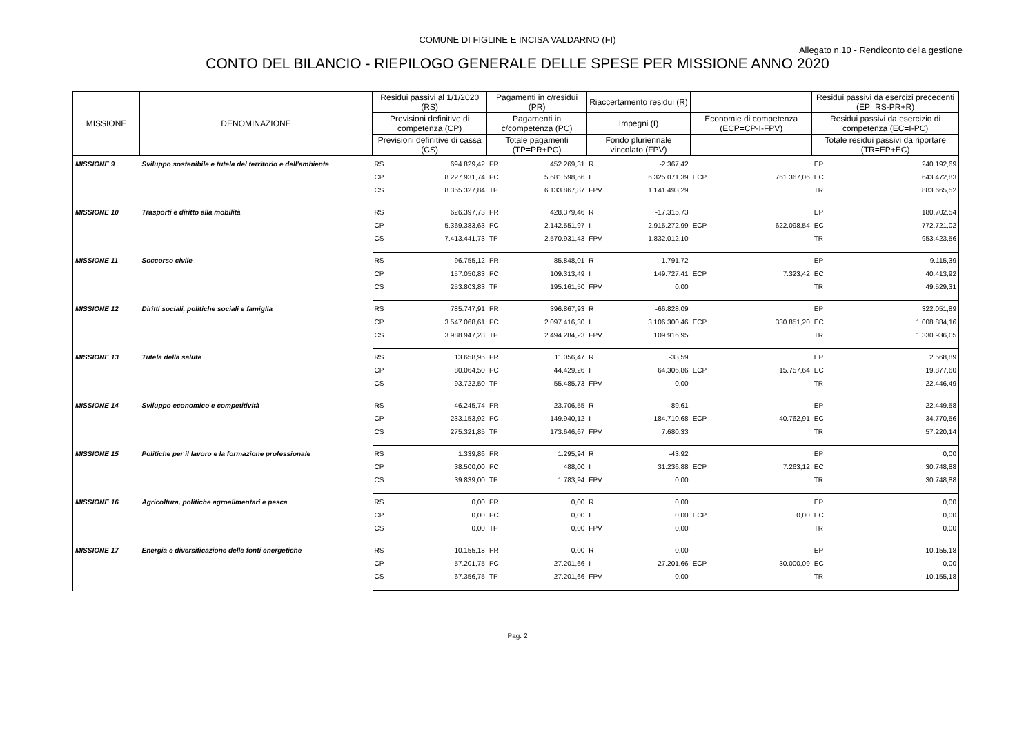COMUNE DI FIGLINE E INCISA VALDARNO (FI)
Allegato n.10 - Rendiconto della gestione
CONTO DEL BILANCIO - RIEPILOGO GENERALE DELLE SPESE PER MISSIONE ANNO 2020
| MISSIONE | DENOMINAZIONE | Residui passivi al 1/1/2020 (RS) | | Pagamenti in c/residui (PR) | | Riaccertamento residui (R) | | | | Residui passivi da esercizi precedenti (EP=RS-PR+R) | |
| --- | --- | --- | --- | --- | --- | --- | --- | --- | --- | --- | --- |
| | | Previsioni definitive di competenza (CP) | | Pagamenti in c/competenza (PC) | | Impegni (I) | | Economie di competenza (ECP=CP-I-FPV) | | Residui passivi da esercizio di competenza (EC=I-PC) | |
| | | Previsioni definitive di cassa (CS) | | Totale pagamenti (TP=PR+PC) | | Fondo pluriennale vincolato (FPV) | | | | Totale residui passivi da riportare (TR=EP+EC) | |
| MISSIONE 9 | Sviluppo sostenibile e tutela del territorio e dell'ambiente | RS | 694.829,42 | PR | 452.269,31 | R | -2.367,42 | | | EP | 240.192,69 |
| | | CP | 8.227.931,74 | PC | 5.681.598,56 | I | 6.325.071,39 | ECP | 761.367,06 | EC | 643.472,83 |
| | | CS | 8.355.327,84 | TP | 6.133.867,87 | FPV | 1.141.493,29 | | | TR | 883.665,52 |
| MISSIONE 10 | Trasporti e diritto alla mobilità | RS | 626.397,73 | PR | 428.379,46 | R | -17.315,73 | | | EP | 180.702,54 |
| | | CP | 5.369.383,63 | PC | 2.142.551,97 | I | 2.915.272,99 | ECP | 622.098,54 | EC | 772.721,02 |
| | | CS | 7.413.441,73 | TP | 2.570.931,43 | FPV | 1.832.012,10 | | | TR | 953.423,56 |
| MISSIONE 11 | Soccorso civile | RS | 96.755,12 | PR | 85.848,01 | R | -1.791,72 | | | EP | 9.115,39 |
| | | CP | 157.050,83 | PC | 109.313,49 | I | 149.727,41 | ECP | 7.323,42 | EC | 40.413,92 |
| | | CS | 253.803,83 | TP | 195.161,50 | FPV | 0,00 | | | TR | 49.529,31 |
| MISSIONE 12 | Diritti sociali, politiche sociali e famiglia | RS | 785.747,91 | PR | 396.867,93 | R | -66.828,09 | | | EP | 322.051,89 |
| | | CP | 3.547.068,61 | PC | 2.097.416,30 | I | 3.106.300,46 | ECP | 330.851,20 | EC | 1.008.884,16 |
| | | CS | 3.988.947,28 | TP | 2.494.284,23 | FPV | 109.916,95 | | | TR | 1.330.936,05 |
| MISSIONE 13 | Tutela della salute | RS | 13.658,95 | PR | 11.056,47 | R | -33,59 | | | EP | 2.568,89 |
| | | CP | 80.064,50 | PC | 44.429,26 | I | 64.306,86 | ECP | 15.757,64 | EC | 19.877,60 |
| | | CS | 93.722,50 | TP | 55.485,73 | FPV | 0,00 | | | TR | 22.446,49 |
| MISSIONE 14 | Sviluppo economico e competitività | RS | 46.245,74 | PR | 23.706,55 | R | -89,61 | | | EP | 22.449,58 |
| | | CP | 233.153,92 | PC | 149.940,12 | I | 184.710,68 | ECP | 40.762,91 | EC | 34.770,56 |
| | | CS | 275.321,85 | TP | 173.646,67 | FPV | 7.680,33 | | | TR | 57.220,14 |
| MISSIONE 15 | Politiche per il lavoro e la formazione professionale | RS | 1.339,86 | PR | 1.295,94 | R | -43,92 | | | EP | 0,00 |
| | | CP | 38.500,00 | PC | 488,00 | I | 31.236,88 | ECP | 7.263,12 | EC | 30.748,88 |
| | | CS | 39.839,00 | TP | 1.783,94 | FPV | 0,00 | | | TR | 30.748,88 |
| MISSIONE 16 | Agricoltura, politiche agroalimentari e pesca | RS | 0,00 | PR | 0,00 | R | 0,00 | | | EP | 0,00 |
| | | CP | 0,00 | PC | 0,00 | I | 0,00 | ECP | 0,00 | EC | 0,00 |
| | | CS | 0,00 | TP | 0,00 | FPV | 0,00 | | | TR | 0,00 |
| MISSIONE 17 | Energia e diversificazione delle fonti energetiche | RS | 10.155,18 | PR | 0,00 | R | 0,00 | | | EP | 10.155,18 |
| | | CP | 57.201,75 | PC | 27.201,66 | I | 27.201,66 | ECP | 30.000,09 | EC | 0,00 |
| | | CS | 67.356,75 | TP | 27.201,66 | FPV | 0,00 | | | TR | 10.155,18 |
Pag. 2